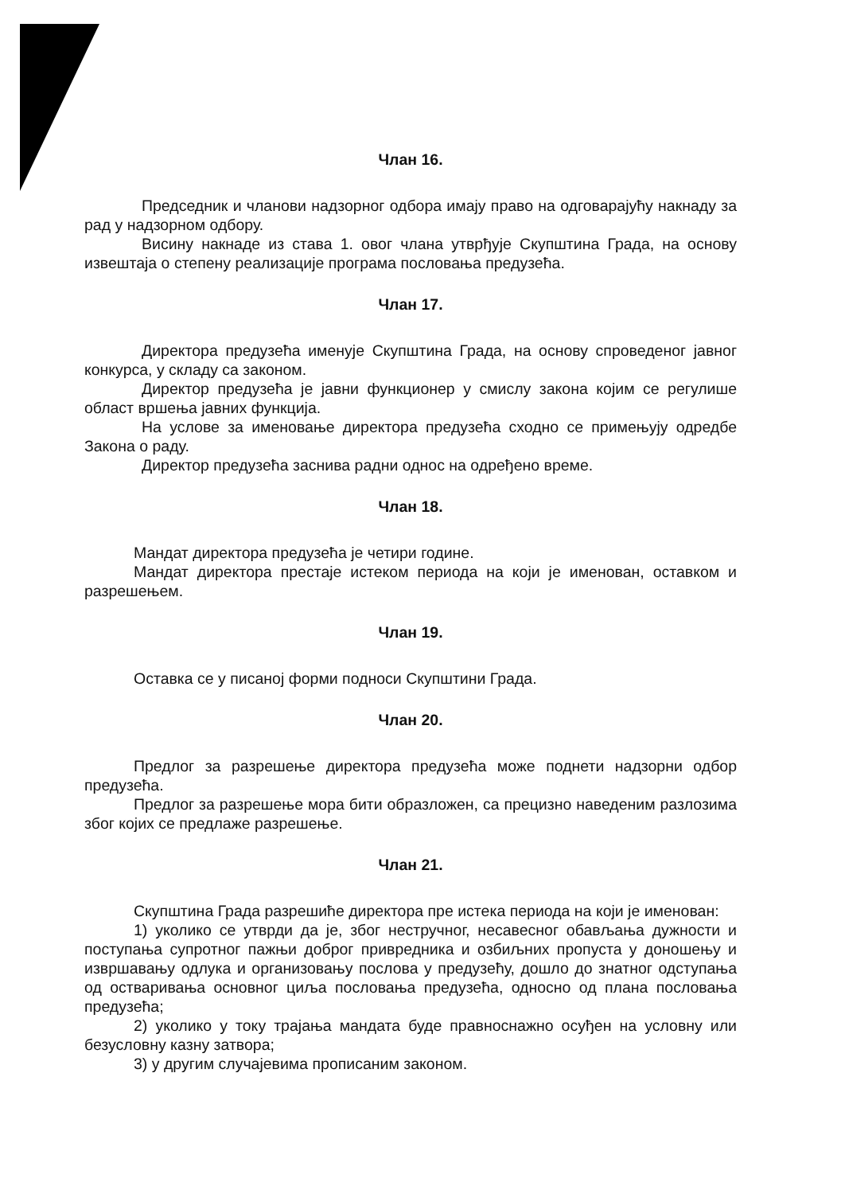Члан 16.
Председник и чланови надзорног одбора имају право на одговарајућу накнаду за рад у надзорном одбору.
Висину накнаде из става 1. овог члана утврђује Скупштина Града, на основу извештаја о степену реализације програма пословања предузећа.
Члан 17.
Директора предузећа именује Скупштина Града, на основу спроведеног јавног конкурса, у складу са законом.
Директор предузећа је јавни функционер у смислу закона којим се регулише област вршења јавних функција.
На услове за именовање директора предузећа сходно се примењују одредбе Закона о раду.
Директор предузећа заснива радни однос на одређено време.
Члан 18.
Мандат директора предузећа је четири године.
Мандат директора престаје истеком периода на који је именован, оставком и разрешењем.
Члан 19.
Оставка се у писаној форми подноси Скупштини Града.
Члан 20.
Предлог за разрешење директора предузећа може поднети надзорни одбор предузећа.
Предлог за разрешење мора бити образложен, са прецизно наведеним разлозима због којих се предлаже разрешење.
Члан 21.
Скупштина Града разрешиће директора пре истека периода на који је именован:
1) уколико се утврди да је, због нестручног, несавесног обављања дужности и поступања супротног пажњи доброг привредника и озбиљних пропуста у доношењу и извршавању одлука и организовању послова у предузећу, дошло до знатног одступања од остваривања основног циља пословања предузећа, односно од плана пословања предузећа;
2) уколико у току трајања мандата буде правноснажно осуђен на условну или безусловну казну затвора;
3) у другим случајевима прописаним законом.